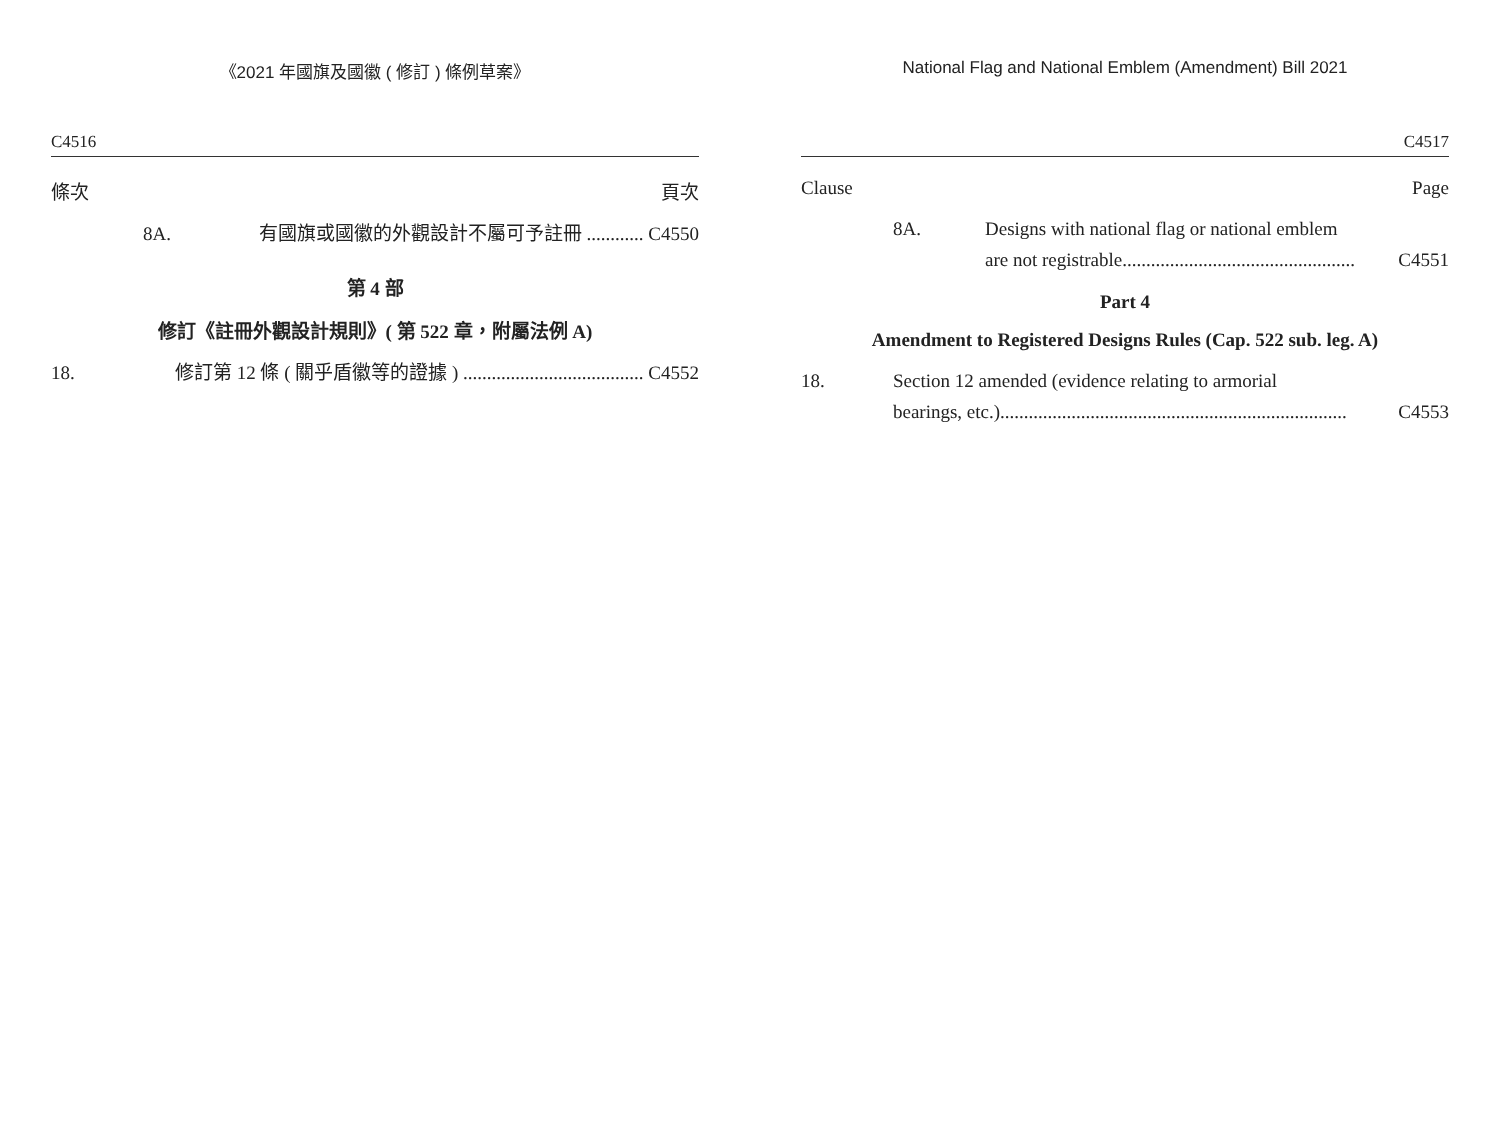《2021 年國旗及國徽 ( 修訂 ) 條例草案》
C4516
條次 頁次
8A. 有國旗或國徽的外觀設計不屬可予註冊 ............ C4550
第 4 部
修訂《註冊外觀設計規則》( 第 522 章，附屬法例 A)
18. 修訂第 12 條 ( 關乎盾徽等的證據 ) ...................................... C4552
National Flag and National Emblem (Amendment) Bill 2021
C4517
Clause Page
8A. Designs with national flag or national emblem
are not registrable................................................. C4551
Part 4
Amendment to Registered Designs Rules (Cap. 522 sub. leg. A)
18. Section 12 amended (evidence relating to armorial
bearings, etc.)......................................................................... C4553